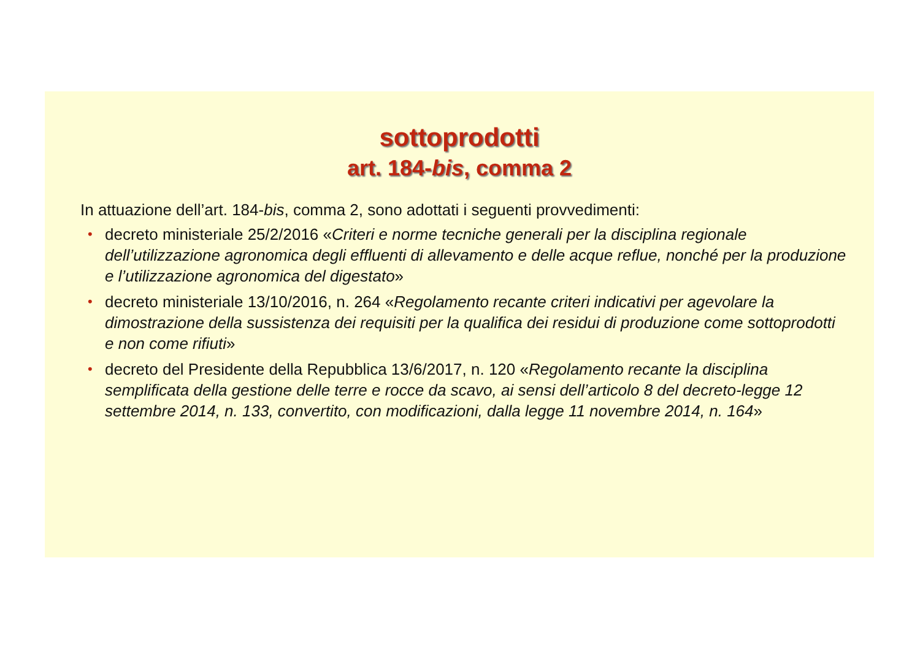sottoprodotti
art. 184-bis, comma 2
In attuazione dell’art. 184-bis, comma 2, sono adottati i seguenti provvedimenti:
• decreto ministeriale 25/2/2016 «Criteri e norme tecniche generali per la disciplina regionale dell’utilizzazione agronomica degli effluenti di allevamento e delle acque reflue, nonché per la produzione e l’utilizzazione agronomica del digestato»
• decreto ministeriale 13/10/2016, n. 264 «Regolamento recante criteri indicativi per agevolare la dimostrazione della sussistenza dei requisiti per la qualifica dei residui di produzione come sottoprodotti e non come rifiuti»
• decreto del Presidente della Repubblica 13/6/2017, n. 120 «Regolamento recante la disciplina semplificata della gestione delle terre e rocce da scavo, ai sensi dell’articolo 8 del decreto-legge 12 settembre 2014, n. 133, convertito, con modificazioni, dalla legge 11 novembre 2014, n. 164»